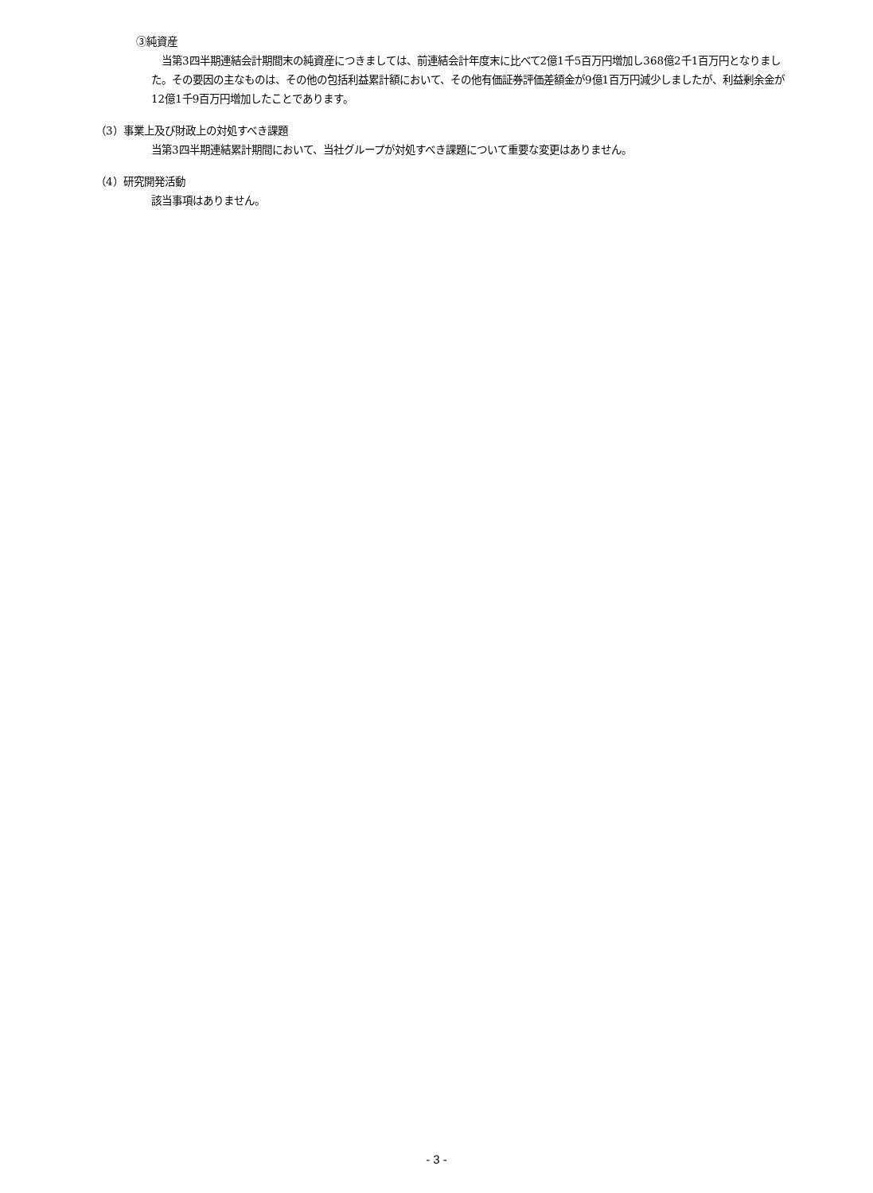③純資産
　当第3四半期連結会計期間末の純資産につきましては、前連結会計年度末に比べて2億1千5百万円増加し368億2千1百万円となりました。その要因の主なものは、その他の包括利益累計額において、その他有価証券評価差額金が9億1百万円減少しましたが、利益剰余金が12億1千9百万円増加したことであります。
（3）事業上及び財政上の対処すべき課題
当第3四半期連結累計期間において、当社グループが対処すべき課題について重要な変更はありません。
（4）研究開発活動
該当事項はありません。
- 3 -